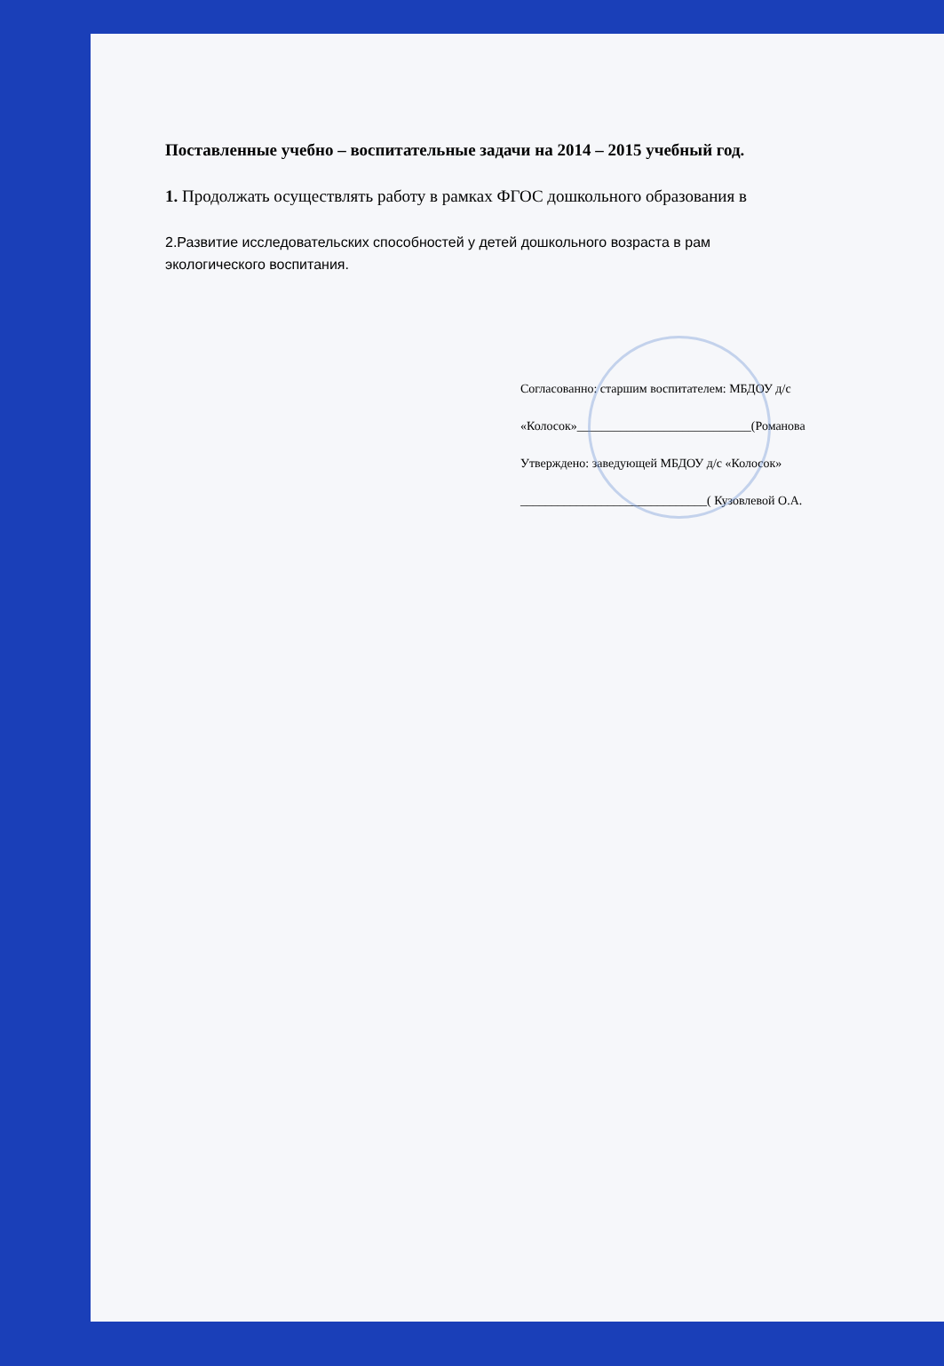Поставленные учебно – воспитательные задачи на 2014 – 2015 учебный год.
1. Продолжать осуществлять работу в рамках ФГОС дошкольного образования в
2.Развитие исследовательских способностей у детей дошкольного возраста в рам
экологического воспитания.
Согласованно: старшим воспитателем: МБДОУ д/с
«Колосок»____________________________(Романова
Утверждено: заведующей МБДОУ д/с «Колосок»
______________________________( Кузовлевой О.А.